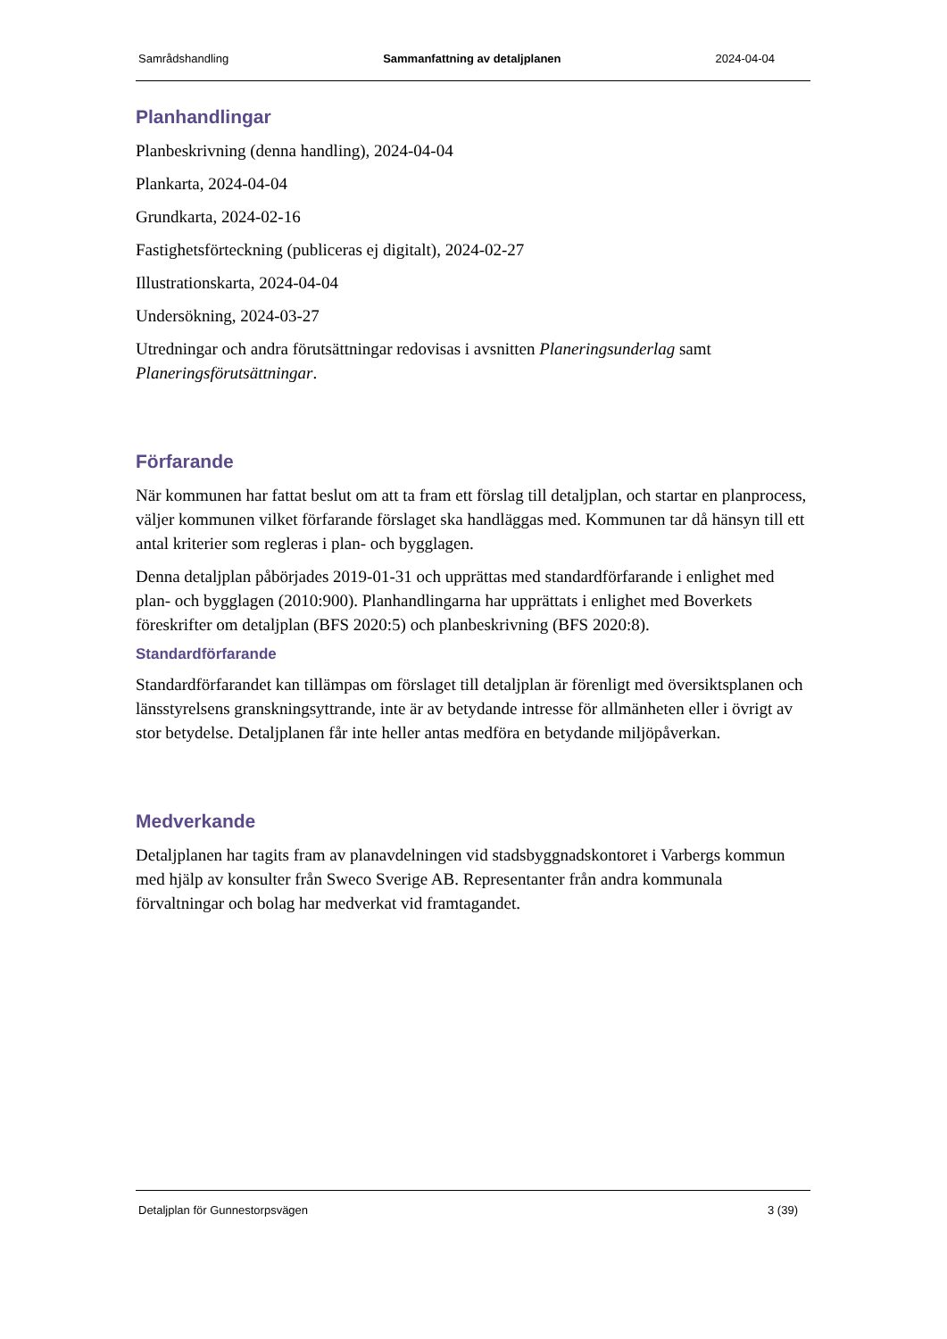Samrådshandling Sammanfattning av detaljplanen 2024-04-04
Planhandlingar
Planbeskrivning (denna handling), 2024-04-04
Plankarta, 2024-04-04
Grundkarta, 2024-02-16
Fastighetsförteckning (publiceras ej digitalt), 2024-02-27
Illustrationskarta, 2024-04-04
Undersökning, 2024-03-27
Utredningar och andra förutsättningar redovisas i avsnitten Planeringsunderlag samt Planeringsförutsättningar.
Förfarande
När kommunen har fattat beslut om att ta fram ett förslag till detaljplan, och startar en planprocess, väljer kommunen vilket förfarande förslaget ska handläggas med. Kommunen tar då hänsyn till ett antal kriterier som regleras i plan- och bygglagen.
Denna detaljplan påbörjades 2019-01-31 och upprättas med standardförfarande i enlighet med plan- och bygglagen (2010:900). Planhandlingarna har upprättats i enlighet med Boverkets föreskrifter om detaljplan (BFS 2020:5) och planbeskrivning (BFS 2020:8).
Standardförfarande
Standardförfarandet kan tillämpas om förslaget till detaljplan är förenligt med översiktsplanen och länsstyrelsens granskningsyttrande, inte är av betydande intresse för allmänheten eller i övrigt av stor betydelse. Detaljplanen får inte heller antas medföra en betydande miljöpåverkan.
Medverkande
Detaljplanen har tagits fram av planavdelningen vid stadsbyggnadskontoret i Varbergs kommun med hjälp av konsulter från Sweco Sverige AB. Representanter från andra kommunala förvaltningar och bolag har medverkat vid framtagandet.
Detaljplan för Gunnestorpsvägen 3 (39)